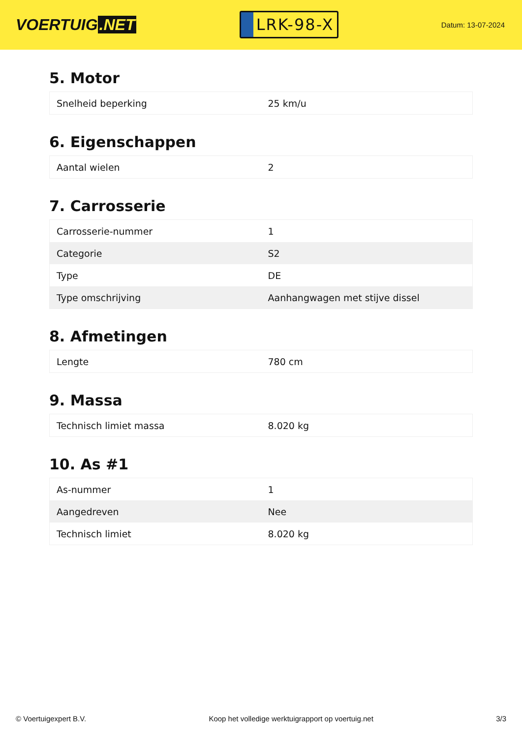VOERTUIG.NET
LRK-98-X
Datum: 13-07-2024
5. Motor
| Snelheid beperking | 25 km/u |
6. Eigenschappen
| Aantal wielen | 2 |
7. Carrosserie
| Carrosserie-nummer | 1 |
| Categorie | S2 |
| Type | DE |
| Type omschrijving | Aanhangwagen met stijve dissel |
8. Afmetingen
| Lengte | 780 cm |
9. Massa
| Technisch limiet massa | 8.020 kg |
10. As #1
| As-nummer | 1 |
| Aangedreven | Nee |
| Technisch limiet | 8.020 kg |
© Voertuigexpert B.V. Koop het volledige werktuigrapport op voertuig.net 3/3